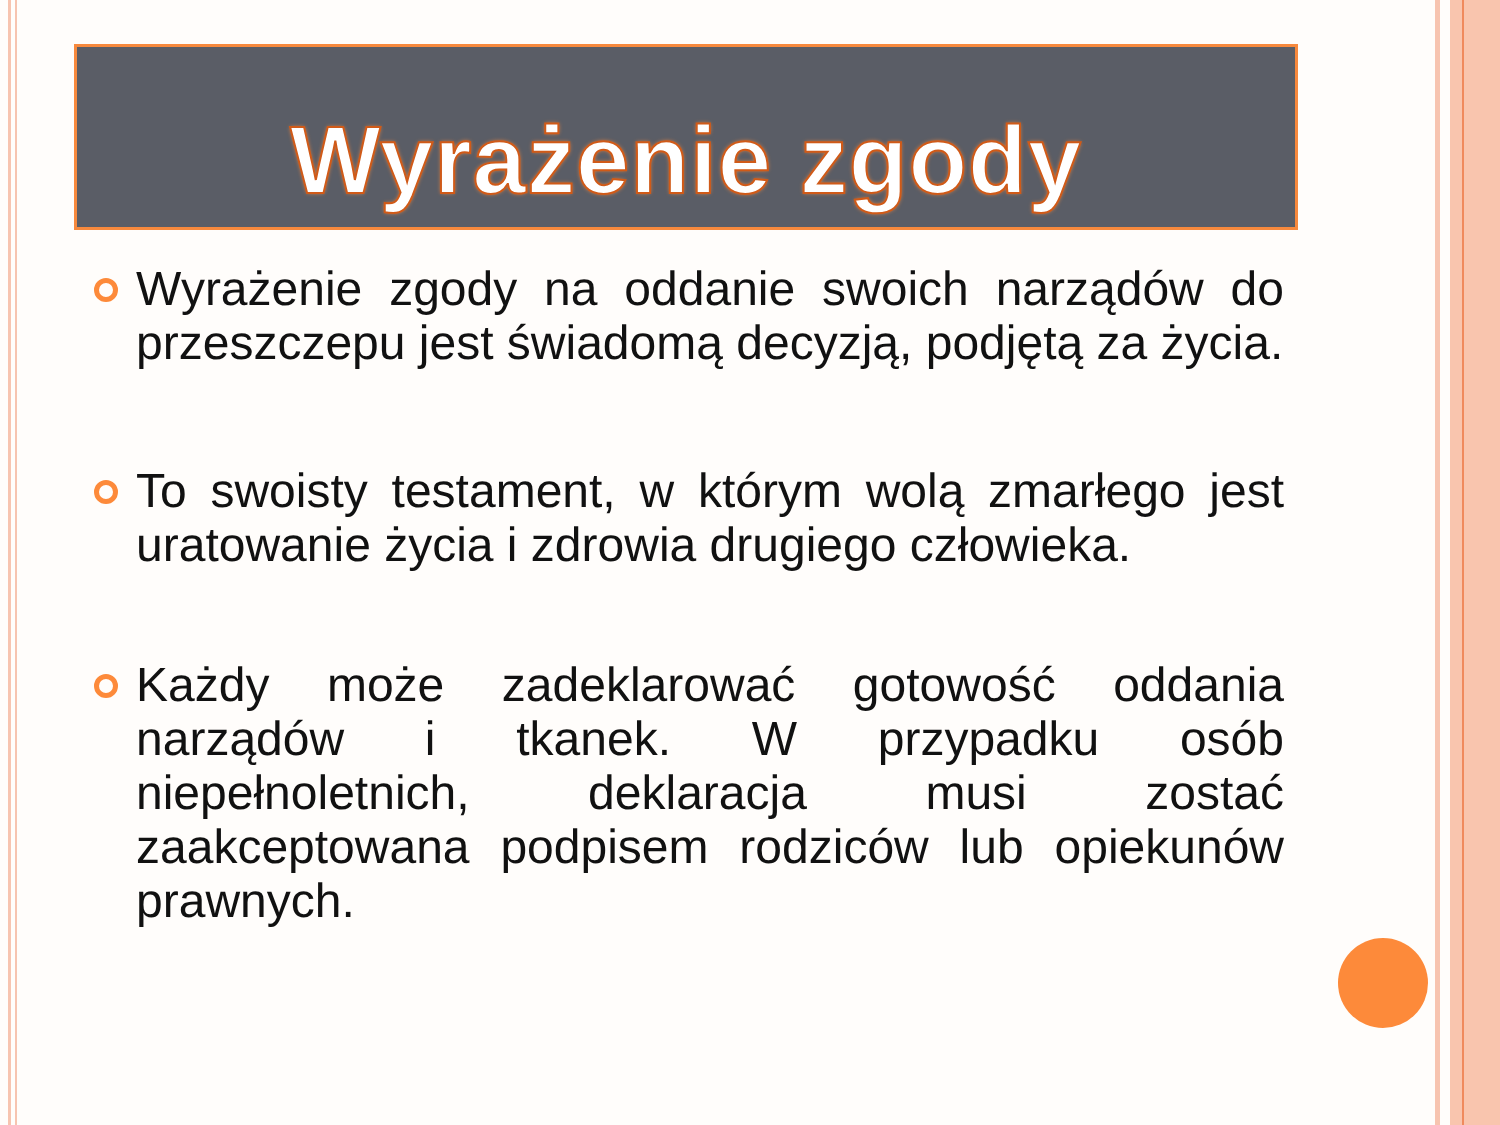Wyrażenie zgody
Wyrażenie zgody na oddanie swoich narządów do przeszczepu jest świadomą decyzją, podjętą za życia.
To swoisty testament, w którym wolą zmarłego jest uratowanie życia i zdrowia drugiego człowieka.
Każdy może zadeklarować gotowość oddania narządów i tkanek. W przypadku osób niepełnoletnich, deklaracja musi zostać zaakceptowana podpisem rodziców lub opiekunów prawnych.